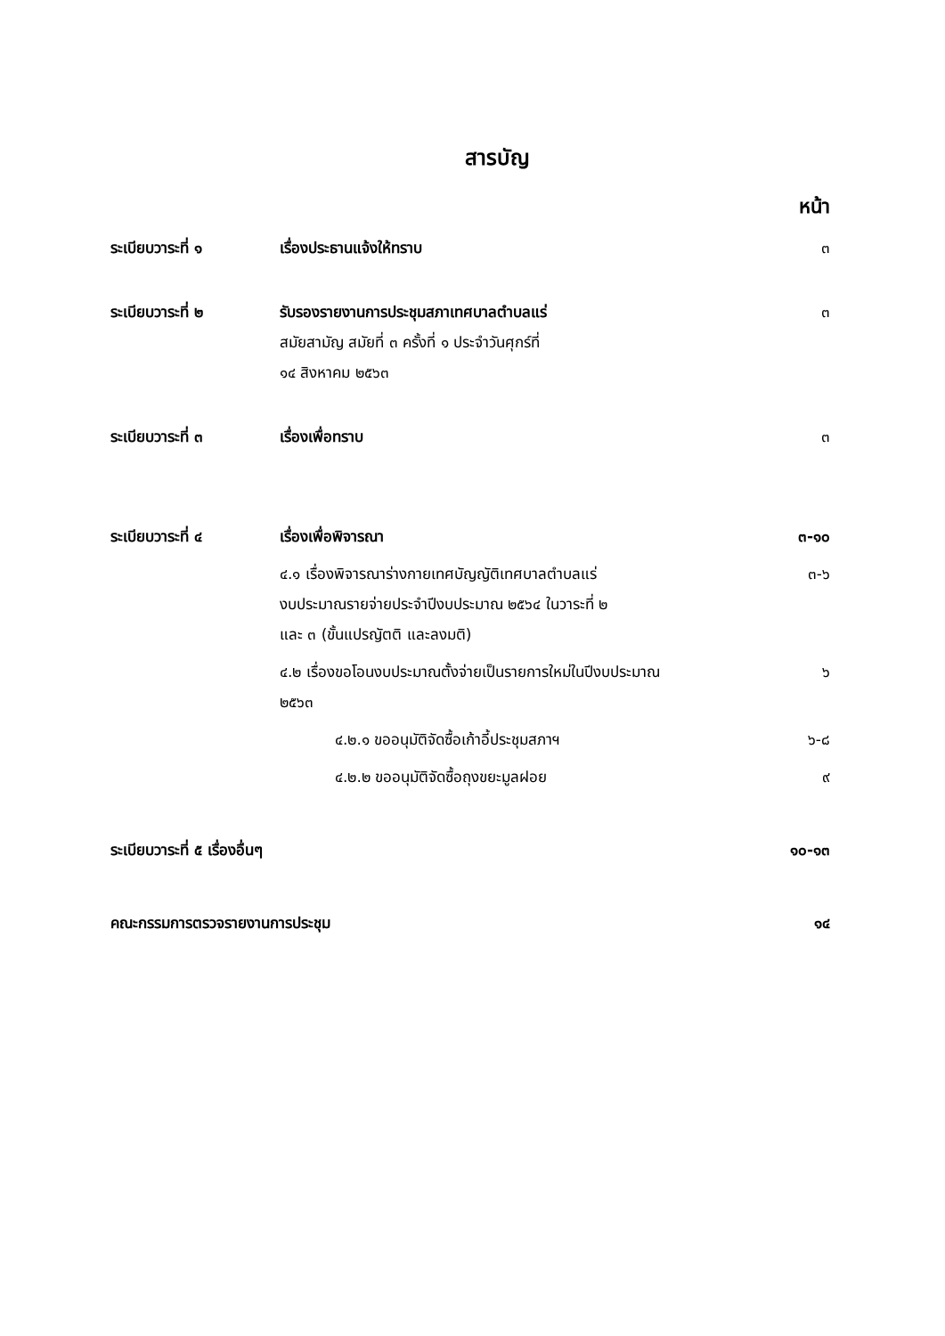สารบัญ
หน้า
| ระเบียบวาระที่ ๑ | เรื่องประธานแจ้งให้ทราบ | ๓ |
| ระเบียบวาระที่ ๒ | รับรองรายงานการประชุมสภาเทศบาลตำบลแร่ สมัยสามัญ สมัยที่ ๓ ครั้งที่ ๑ ประจำวันศุกร์ที่ ๑๔ สิงหาคม ๒๕๖๓ | ๓ |
| ระเบียบวาระที่ ๓ | เรื่องเพื่อทราบ | ๓ |
| ระเบียบวาระที่ ๔ | เรื่องเพื่อพิจารณา | ๓-๑๐ |
| | ๔.๑ เรื่องพิจารณาร่างกายเทศบัญญัติเทศบาลตำบลแร่ งบประมาณรายจ่ายประจำปีงบประมาณ ๒๕๖๔ ในวาระที่ ๒ และ ๓ (ขั้นแปรญัตติ และลงมติ) | ๓-๖ |
| | ๔.๒ เรื่องขอโอนงบประมาณตั้งจ่ายเป็นรายการใหม่ในปีงบประมาณ ๒๕๖๓ | ๖ |
| | ๔.๒.๑ ขออนุมัติจัดซื้อเก้าอี้ประชุมสภาฯ | ๖-๘ |
| | ๔.๒.๒ ขออนุมัติจัดซื้อถุงขยะมูลฝอย | ๙ |
| ระเบียบวาระที่ ๕ เรื่องอื่นๆ | | ๑๐-๑๓ |
| คณะกรรมการตรวจรายงานการประชุม | | ๑๔ |